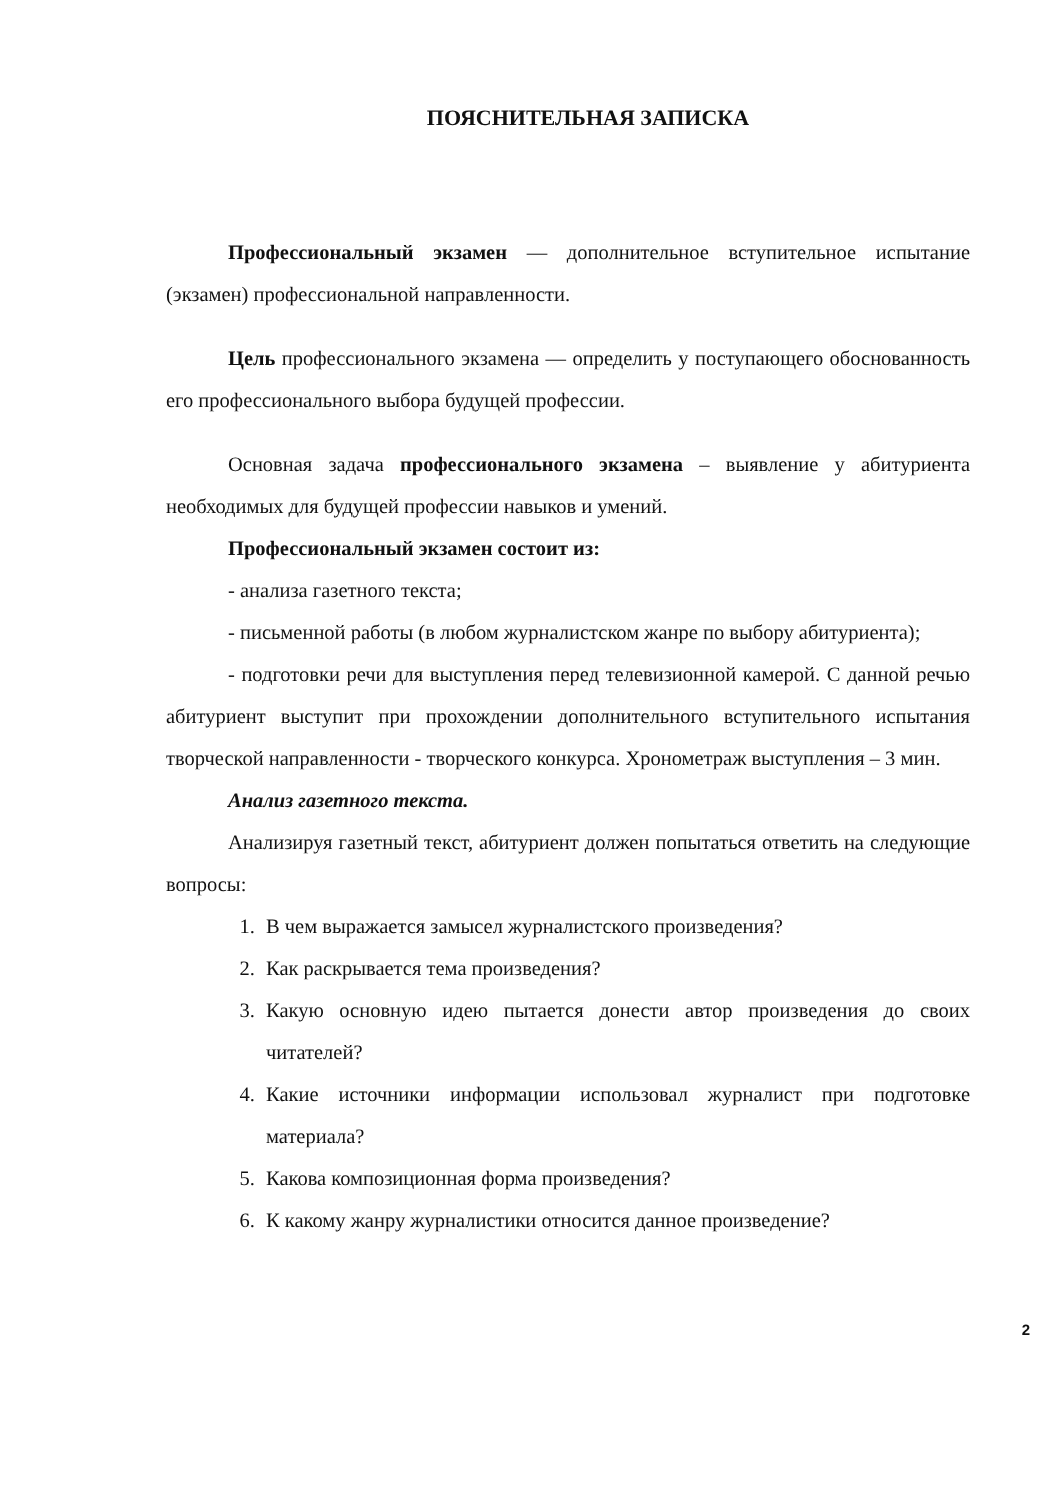ПОЯСНИТЕЛЬНАЯ ЗАПИСКА
Профессиональный экзамен — дополнительное вступительное испытание (экзамен) профессиональной направленности.
Цель профессионального экзамена — определить у поступающего обоснованность его профессионального выбора будущей профессии.
Основная задача профессионального экзамена – выявление у абитуриента необходимых для будущей профессии навыков и умений.
Профессиональный экзамен состоит из:
- анализа газетного текста;
- письменной работы (в любом журналистском жанре по выбору абитуриента);
- подготовки речи для выступления перед телевизионной камерой. С данной речью абитуриент выступит при прохождении дополнительного вступительного испытания творческой направленности - творческого конкурса. Хронометраж выступления – 3 мин.
Анализ газетного текста.
Анализируя газетный текст, абитуриент должен попытаться ответить на следующие вопросы:
1. В чем выражается замысел журналистского произведения?
2. Как раскрывается тема произведения?
3. Какую основную идею пытается донести автор произведения до своих читателей?
4. Какие источники информации использовал журналист при подготовке материала?
5. Какова композиционная форма произведения?
6. К какому жанру журналистики относится данное произведение?
2